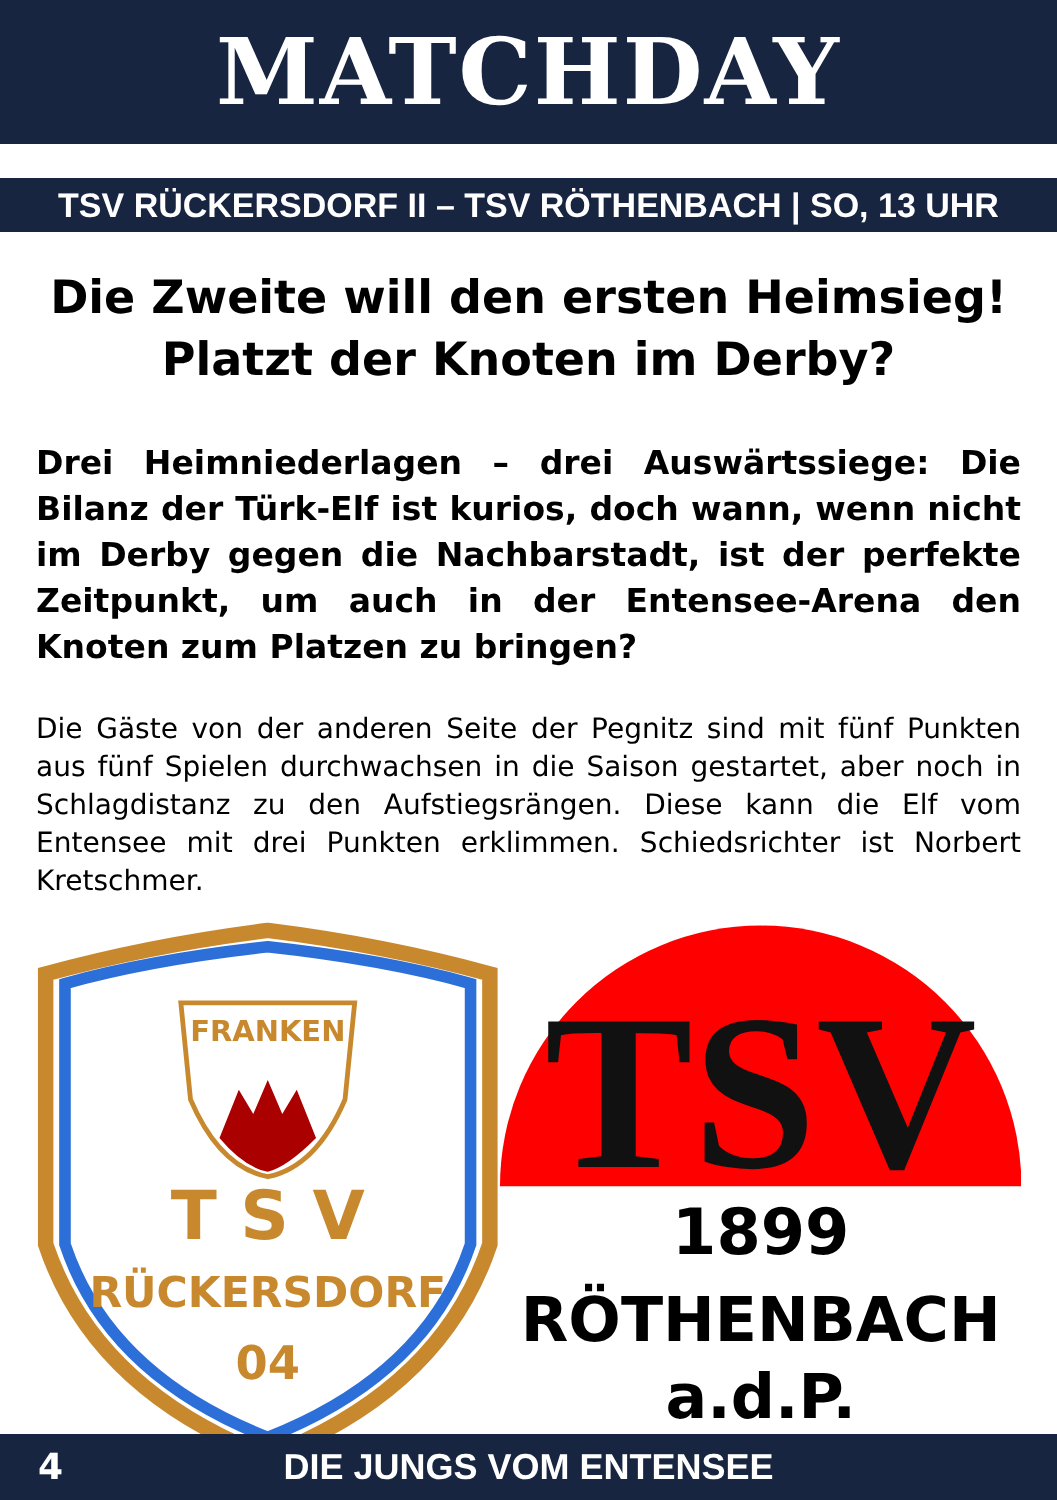MATCHDAY
TSV RÜCKERSDORF II – TSV RÖTHENBACH | SO, 13 UHR
Die Zweite will den ersten Heimsieg!
Platzt der Knoten im Derby?
Drei Heimniederlagen – drei Auswärtssiege: Die Bilanz der Türk-Elf ist kurios, doch wann, wenn nicht im Derby gegen die Nachbarstadt, ist der perfekte Zeitpunkt, um auch in der Entensee-Arena den Knoten zum Platzen zu bringen?
Die Gäste von der anderen Seite der Pegnitz sind mit fünf Punkten aus fünf Spielen durchwachsen in die Saison gestartet, aber noch in Schlagdistanz zu den Aufstiegsrängen. Diese kann die Elf vom Entensee mit drei Punkten erklimmen. Schiedsrichter ist Norbert Kretschmer.
FRANKEN
T S V
RÜCKERSDORF
04
TSV
1899
RÖTHENBACH
a.d.P.
4
DIE JUNGS VOM ENTENSEE